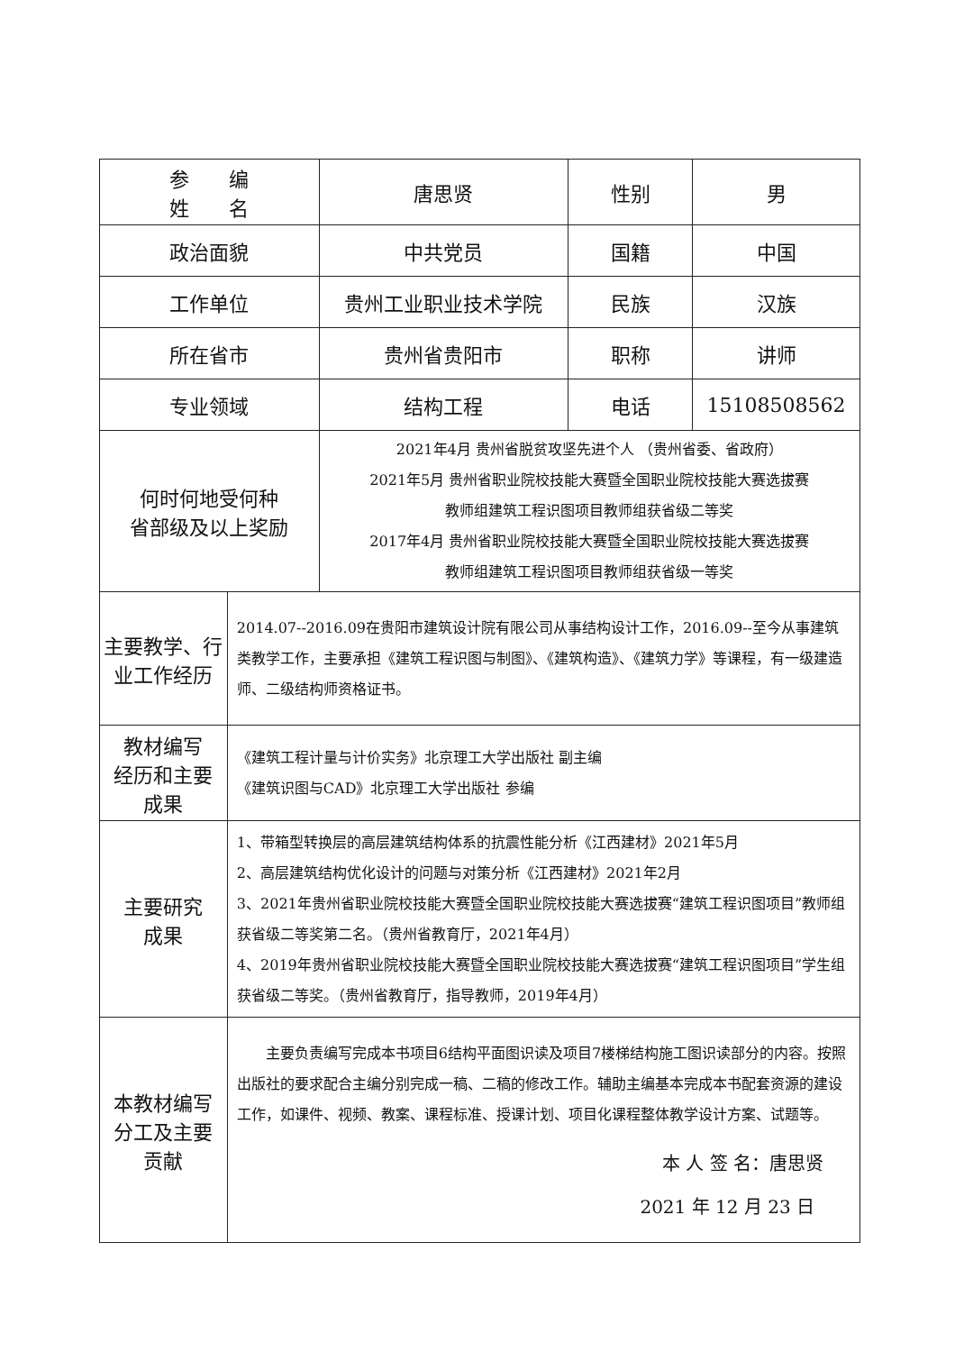| 参 编 姓 名 | | 唐思贤 | 性别 | 男 |
| 政治面貌 | | 中共党员 | 国籍 | 中国 |
| 工作单位 | | 贵州工业职业技术学院 | 民族 | 汉族 |
| 所在省市 | | 贵州省贵阳市 | 职称 | 讲师 |
| 专业领域 | | 结构工程 | 电话 | 15108508562 |
| 何时何地受何种 省部级及以上奖励 | | 2021年4月 贵州省脱贫攻坚先进个人 （贵州省委、省政府） 2021年5月 贵州省职业院校技能大赛暨全国职业院校技能大赛选拔赛 教师组建筑工程识图项目教师组获省级二等奖 2017年4月 贵州省职业院校技能大赛暨全国职业院校技能大赛选拔赛 教师组建筑工程识图项目教师组获省级一等奖 | | |
| 主要教学、行 业工作经历 | 2014.07--2016.09在贵阳市建筑设计院有限公司从事结构设计工作，2016.09--至今从事建筑类教学工作，主要承担《建筑工程识图与制图》、《建筑构造》、《建筑力学》等课程，有一级建造师、二级结构师资格证书。 | | | |
| 教材编写 经历和主要 成果 | 《建筑工程计量与计价实务》北京理工大学出版社 副主编 《建筑识图与CAD》北京理工大学出版社 参编 | | | |
| 主要研究 成果 | 1、带箱型转换层的高层建筑结构体系的抗震性能分析《江西建材》2021年5月 2、高层建筑结构优化设计的问题与对策分析《江西建材》2021年2月 3、2021年贵州省职业院校技能大赛暨全国职业院校技能大赛选拔赛“建筑工程识图项目”教师组获省级二等奖第二名。（贵州省教育厅，2021年4月） 4、2019年贵州省职业院校技能大赛暨全国职业院校技能大赛选拔赛“建筑工程识图项目”学生组获省级二等奖。（贵州省教育厅，指导教师，2019年4月） | | | |
| 本教材编写 分工及主要 贡献 | 主要负责编写完成本书项目6结构平面图识读及项目7楼梯结构施工图识读部分的内容。按照出版社的要求配合主编分别完成一稿、二稿的修改工作。辅助主编基本完成本书配套资源的建设工作，如课件、视频、教案、课程标准、授课计划、项目化课程整体教学设计方案、试题等。 本 人 签 名：唐思贤 2021 年 12 月 23 日 | | | |